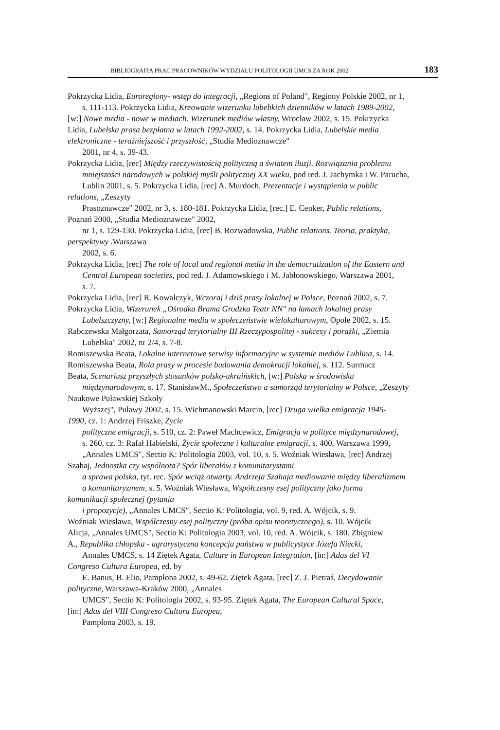BIBLIOGRAFIA PRAC PRACOWNIKÓW WYDZIAŁU POLITOLOGII UMCS ZA ROK 2002 183
Pokrzycka Lidia, Euroregiony- wstęp do integracji, „Regions of Poland", Regiony Polskie 2002, nr 1,
s. 111-113. Pokrzycka Lidia, Kreowanie wizerunku lubebkich dzienników w latach 1989-2002,
[w:] Nowe media - nowe w mediach. Wizerunek mediów własny, Wrocław 2002, s. 15. Pokrzycka
Lidia, Lubelska prasa bezpłatna w latach 1992-2002, s. 14. Pokrzycka Lidia, Lubelskie media
elektroniczne - teraźniejszość i przyszłość, „Studia Medioznawcze"
2001, nr 4, s. 39-43.
Pokrzycka Lidia, [rec] Między rzeczywistością polityczną a światem iluzji. Rozwiązania problemu
mniejszości narodowych w polskiej myśli politycznej XX wieku, pod red. J. Jachymka i W. Parucha,
Lublin 2001, s. 5. Pokrzycka Lidia, [rec] A. Murdoch, Prezentacje i wystąpienia w public
relations, „Zeszyty
Prasoznawcze" 2002, nr 3, s. 180-181. Pokrzycka Lidia, [rec.] E. Cenker, Public relations,
Poznań 2000, „Studia Medioznawcze" 2002,
nr 1, s. 129-130. Pokrzycka Lidia, [rec] B. Rozwadowska, Public relations. Teoria, praktyka,
perspektywy .Warszawa
2002, s. 6.
Pokrzycka Lidia, [rec] The role of local and regional media in the democratization of the Eastern and
Central European societies, pod red. J. Adamowskiego i M. Jabłonowskiego, Warszawa 2001,
s. 7.
Pokrzycka Lidia, [rec] R. Kowalczyk, Wczoraj i dziś prasy lokalnej w Polsce, Poznań 2002, s. 7.
Pokrzycka Lidia, Wizerunek „Ośrodka Brama Grodzka Teatr NN" na łamach lokalnej prasy
Lubelszczyzny, [w:] Regionalne media w społeczeństwie wielokulturowym, Opole 2002, s. 15.
Rabczewska Małgorzata, Samorząd terytorialny III Rzeczypospolitej - sukcesy i porażki, „Ziemia
Lubelska" 2002, nr 2/4, s. 7-8.
Romiszewska Beata, Lokalne internetowe serwisy informacyjne w systemie mediów Lublina, s. 14.
Romiszewska Beata, Rola prasy w procesie budowania demokracji lokalnej, s. 112. Surmacz
Beata, Scenariusz przyszłych stosunków polsko-ukraińskich, [w:] Polska w środowisku
międzynarodowym, s. 17. StanisławM., Społeczeństwo a samorząd terytorialny w Polsce, „Zeszyty
Naukowe Puławskiej Szkoły
Wyższej", Puławy 2002, s. 15. Wichmanowski Marcin, [rec] Druga wielka emigracja 1945-
1990, cz. 1: Andrzej Friszke, Życie
polityczne emigracji, s. 510, cz. 2: Paweł Machcewicz, Emigracja w polityce międzynarodowej,
s. 260, cz. 3: Rafał Habielski, Życie społeczne i kulturalne emigracji, s. 400, Warszawa 1999,
„Annales UMCS", Sectio K: Politologia 2003, vol. 10, s. 5. Woźniak Wiesława, [rec] Andrzej
Szahaj, Jednostka czy wspólnota? Spór liberałów z komunitarystami
a sprawa polska, tyt. rec. Spór wciąż otwarty. Andrzeja Szahaja mediowanie między liberalizmem
a komunitaryzmem, s. 5. Woźniak Wiesława, Współczesny esej polityczny jako forma
komunikacji społecznej (pytania
i propozycje), „Annales UMCS", Sectio K: Politologia, vol. 9, red. A. Wójcik, s. 9.
Woźniak Wiesława, Współczesny esej polityczny (próba opisu teoretycznego), s. 10. Wójcik
Alicja, „Annales UMCS", Sectio K: Politologia 2003, vol. 10, red. A. Wójcik, s. 180. Zbigniew
A., Republika chłopska - agrarystyczna koncepcja państwa w publicystyce Józefa Niecki,
Annales UMCS, s. 14 Ziętek Agata, Culture in European Integration, [in:] Adas del VI
Congreso Cultura Europea, ed. by
E. Banus, B. Elio, Pamplona 2002, s. 49-62. Ziętek Agata, [rec] Z. J. Pietraś, Decydowanie
polityczne, Warszawa-Kraków 2000, „Annales
UMCS", Sectio K: Politologia 2002, s. 93-95. Ziętek Agata, The European Cultural Space,
[in:] Adas del VIII Congreso Cultura Europea,
Pamplona 2003, s. 19.